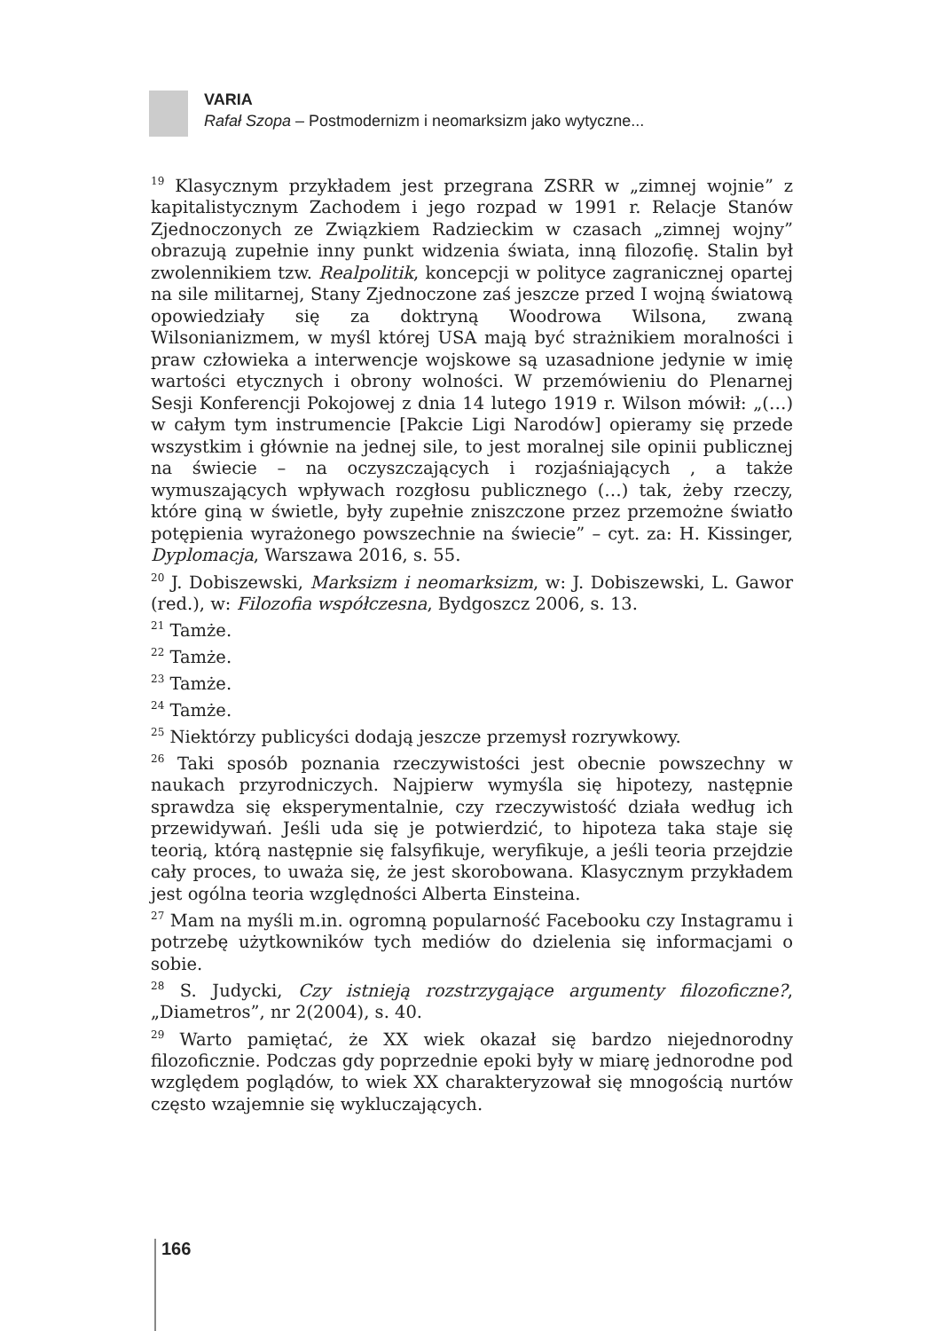VARIA
Rafał Szopa – Postmodernizm i neomarksizm jako wytyczne...
<sup>19</sup> Klasycznym przykładem jest przegrana ZSRR w „zimnej wojnie” z kapitalistycznym Zachodem i jego rozpad w 1991 r. Relacje Stanów Zjednoczonych ze Związkiem Radzieckim w czasach „zimnej wojny” obrazują zupełnie inny punkt widzenia świata, inną filozofię. Stalin był zwolennikiem tzw. Realpolitik, koncepcji w polityce zagranicznej opartej na sile militarnej, Stany Zjednoczone zaś jeszcze przed I wojną światową opowiedziały się za doktryną Woodrowa Wilsona, zwaną Wilsonianizmem, w myśl której USA mają być strażnikiem moralności i praw człowieka a interwencje wojskowe są uzasadnione jedynie w imię wartości etycznych i obrony wolności. W przemówieniu do Plenarnej Sesji Konferencji Pokojowej z dnia 14 lutego 1919 r. Wilson mówił: „(…) w całym tym instrumencie [Pakcie Ligi Narodów] opieramy się przede wszystkim i głównie na jednej sile, to jest moralnej sile opinii publicznej na świecie – na oczyszczających i rozjaśniających , a także wymuszających wpływach rozgłosu publicznego (…) tak, żeby rzeczy, które giną w świetle, były zupełnie zniszczone przez przemożne światło potępienia wyrażonego powszechnie na świecie” – cyt. za: H. Kissinger, Dyplomacja, Warszawa 2016, s. 55.
<sup>20</sup> J. Dobiszewski, Marksizm i neomarksizm, w: J. Dobiszewski, L. Gawor (red.), w: Filozofia współczesna, Bydgoszcz 2006, s. 13.
<sup>21</sup> Tamże.
<sup>22</sup> Tamże.
<sup>23</sup> Tamże.
<sup>24</sup> Tamże.
<sup>25</sup> Niektórzy publicyści dodają jeszcze przemysł rozrywkowy.
<sup>26</sup> Taki sposób poznania rzeczywistości jest obecnie powszechny w naukach przyrodniczych. Najpierw wymyśla się hipotezy, następnie sprawdza się eksperymentalnie, czy rzeczywistość działa według ich przewidywań. Jeśli uda się je potwierdzić, to hipoteza taka staje się teorią, którą następnie się falsyfikuje, weryfikuje, a jeśli teoria przejdzie cały proces, to uważa się, że jest skorobowana. Klasycznym przykładem jest ogólna teoria względności Alberta Einsteina.
<sup>27</sup> Mam na myśli m.in. ogromną popularność Facebooku czy Instagramu i potrzebę użytkowników tych mediów do dzielenia się informacjami o sobie.
<sup>28</sup> S. Judycki, Czy istnieją rozstrzygające argumenty filozoficzne?, „Diametros”, nr 2(2004), s. 40.
<sup>29</sup> Warto pamiętać, że XX wiek okazał się bardzo niejednorodny filozoficznie. Podczas gdy poprzednie epoki były w miarę jednorodne pod względem poglądów, to wiek XX charakteryzował się mnogością nurtów często wzajemnie się wykluczających.
166